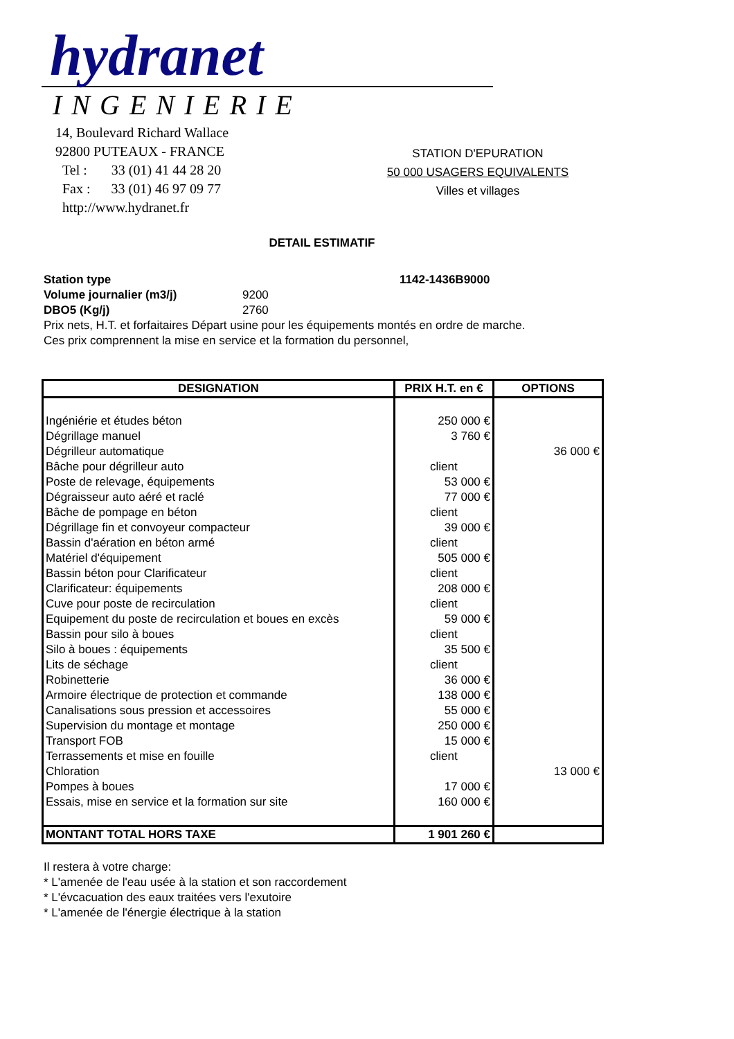hydranet
INGENIERIE
14, Boulevard Richard Wallace
92800 PUTEAUX - FRANCE
Tel : 33 (01) 41 44 28 20
Fax : 33 (01) 46 97 09 77
http://www.hydranet.fr
STATION D'EPURATION
50 000 USAGERS EQUIVALENTS
Villes et villages
DETAIL ESTIMATIF
| Station type | | 1142-1436B9000 |
| Volume journalier (m3/j) | 9200 | |
| DBO5 (Kg/j) | 2760 | |
| Prix nets, H.T. et forfaitaires Départ usine pour les équipements montés en ordre de marche. | | |
| Ces prix comprennent la mise en service et la formation du personnel, | | |
| DESIGNATION | PRIX H.T. en € | OPTIONS |
| --- | --- | --- |
| Ingéniérie et études béton | 250 000 € | |
| Dégrillage manuel | 3 760 € | |
| Dégrilleur automatique | | 36 000 € |
| Bâche pour dégrilleur auto | client | |
| Poste de relevage, équipements | 53 000 € | |
| Dégraisseur auto aéré et raclé | 77 000 € | |
| Bâche de pompage en béton | client | |
| Dégrillage fin et convoyeur compacteur | 39 000 € | |
| Bassin d'aération en béton armé | client | |
| Matériel d'équipement | 505 000 € | |
| Bassin béton pour Clarificateur | client | |
| Clarificateur: équipements | 208 000 € | |
| Cuve pour poste de recirculation | client | |
| Equipement du poste de recirculation et boues en excès | 59 000 € | |
| Bassin pour silo à boues | client | |
| Silo à boues : équipements | 35 500 € | |
| Lits de séchage | client | |
| Robinetterie | 36 000 € | |
| Armoire électrique de protection et commande | 138 000 € | |
| Canalisations sous pression et accessoires | 55 000 € | |
| Supervision du montage et montage | 250 000 € | |
| Transport FOB | 15 000 € | |
| Terrassements et mise en fouille | client | |
| Chloration | | 13 000 € |
| Pompes à boues | 17 000 € | |
| Essais, mise en service et la formation sur site | 160 000 € | |
| MONTANT TOTAL HORS TAXE | 1 901 260 € | |
Il restera à votre charge:
* L'amenée de l'eau usée à la station et son raccordement
* L'évcacuation des eaux traitées vers l'exutoire
* L'amenée de l'énergie électrique à la station